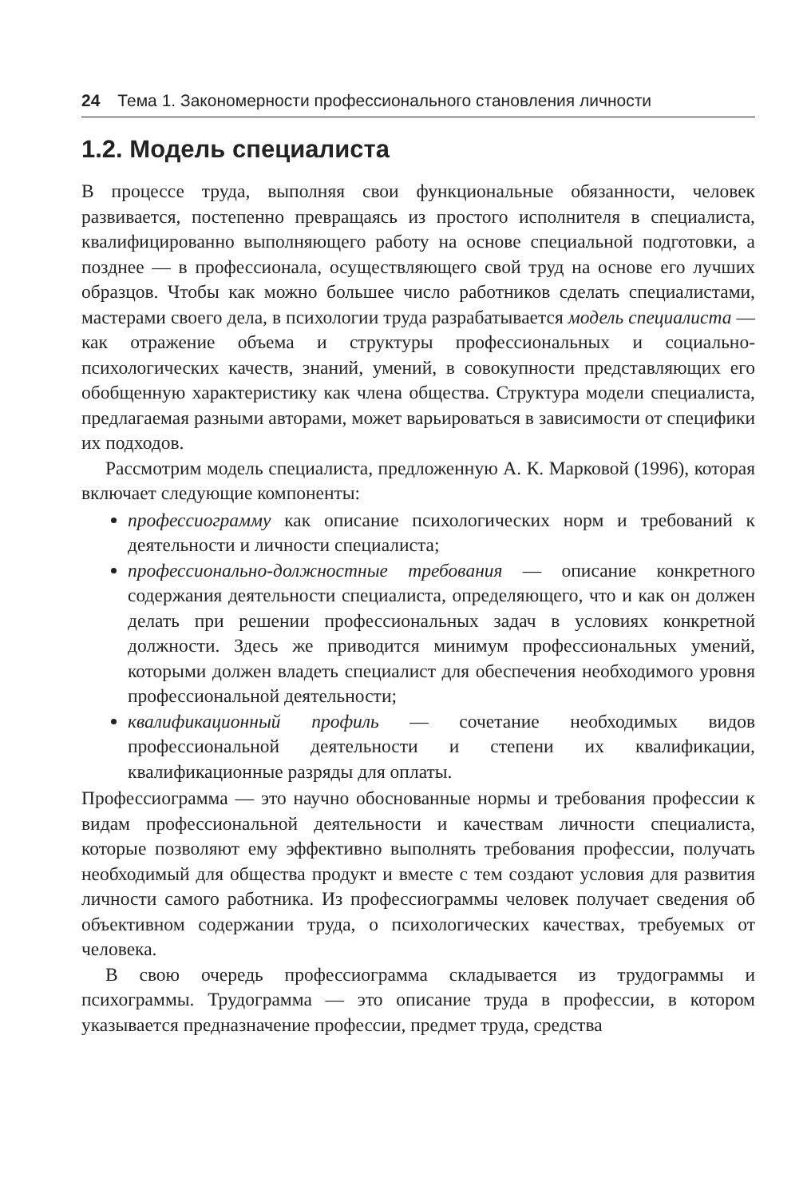24 Тема 1. Закономерности профессионального становления личности
1.2. Модель специалиста
В процессе труда, выполняя свои функциональные обязанности, человек развивается, постепенно превращаясь из простого исполнителя в специалиста, квалифицированно выполняющего работу на основе специальной подготовки, а позднее — в профессионала, осуществляющего свой труд на основе его лучших образцов. Чтобы как можно большее число работников сделать специалистами, мастерами своего дела, в психологии труда разрабатывается модель специалиста — как отражение объема и структуры профессиональных и социально-психологических качеств, знаний, умений, в совокупности представляющих его обобщенную характеристику как члена общества. Структура модели специалиста, предлагаемая разными авторами, может варьироваться в зависимости от специфики их подходов.
Рассмотрим модель специалиста, предложенную А. К. Марковой (1996), которая включает следующие компоненты:
профессиограмму как описание психологических норм и требований к деятельности и личности специалиста;
профессионально-должностные требования — описание конкретного содержания деятельности специалиста, определяющего, что и как он должен делать при решении профессиональных задач в условиях конкретной должности. Здесь же приводится минимум профессиональных умений, которыми должен владеть специалист для обеспечения необходимого уровня профессиональной деятельности;
квалификационный профиль — сочетание необходимых видов профессиональной деятельности и степени их квалификации, квалификационные разряды для оплаты.
Профессиограмма — это научно обоснованные нормы и требования профессии к видам профессиональной деятельности и качествам личности специалиста, которые позволяют ему эффективно выполнять требования профессии, получать необходимый для общества продукт и вместе с тем создают условия для развития личности самого работника. Из профессиограммы человек получает сведения об объективном содержании труда, о психологических качествах, требуемых от человека.
В свою очередь профессиограмма складывается из трудограммы и психограммы. Трудограмма — это описание труда в профессии, в котором указывается предназначение профессии, предмет труда, средства